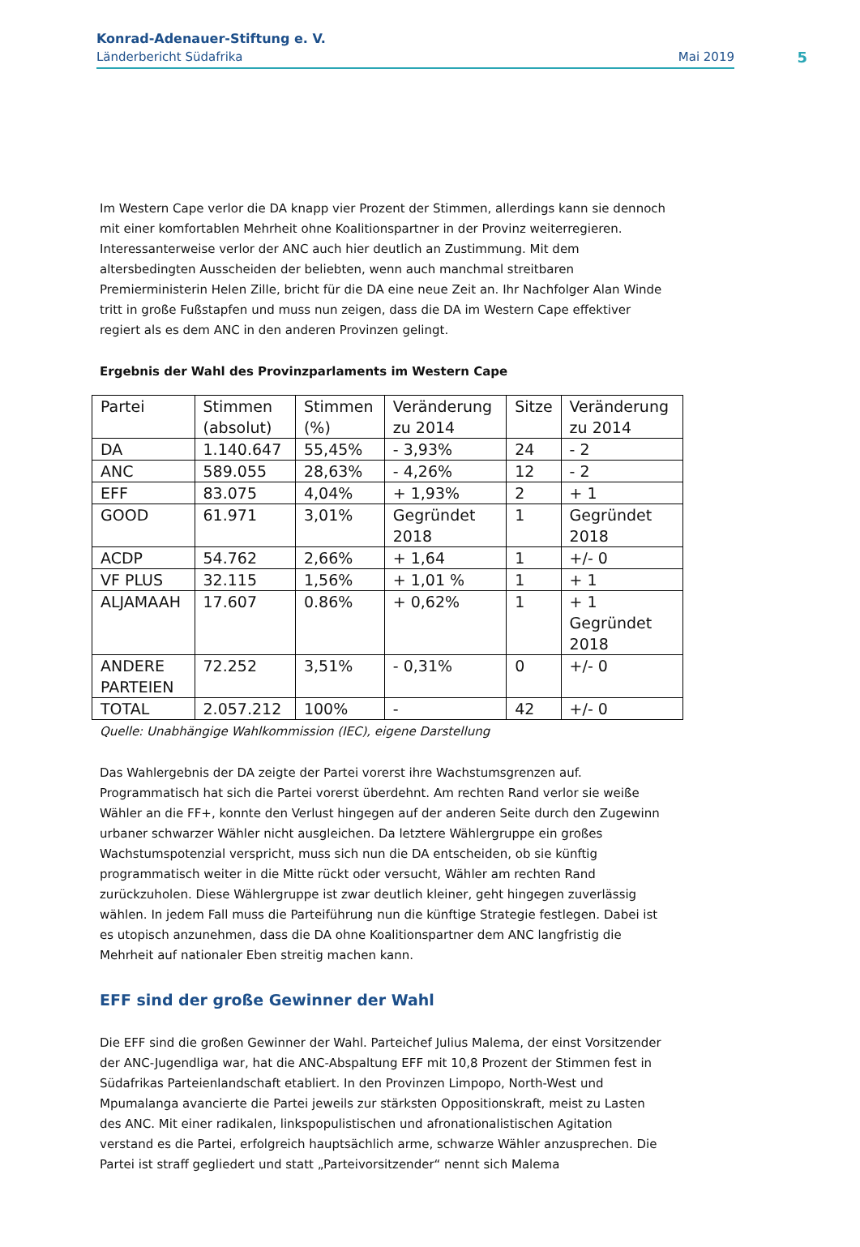Konrad-Adenauer-Stiftung e. V.
Länderbericht Südafrika Mai 2019
5
Im Western Cape verlor die DA knapp vier Prozent der Stimmen, allerdings kann sie dennoch mit einer komfortablen Mehrheit ohne Koalitionspartner in der Provinz weiterregieren. Interessanterweise verlor der ANC auch hier deutlich an Zustimmung. Mit dem altersbedingten Ausscheiden der beliebten, wenn auch manchmal streitbaren Premierministerin Helen Zille, bricht für die DA eine neue Zeit an. Ihr Nachfolger Alan Winde tritt in große Fußstapfen und muss nun zeigen, dass die DA im Western Cape effektiver regiert als es dem ANC in den anderen Provinzen gelingt.
Ergebnis der Wahl des Provinzparlaments im Western Cape
| Partei | Stimmen (absolut) | Stimmen (%) | Veränderung zu 2014 | Sitze | Veränderung zu 2014 |
| DA | 1.140.647 | 55,45% | - 3,93% | 24 | - 2 |
| ANC | 589.055 | 28,63% | - 4,26% | 12 | - 2 |
| EFF | 83.075 | 4,04% | + 1,93% | 2 | + 1 |
| GOOD | 61.971 | 3,01% | Gegründet 2018 | 1 | Gegründet 2018 |
| ACDP | 54.762 | 2,66% | + 1,64 | 1 | +/- 0 |
| VF PLUS | 32.115 | 1,56% | + 1,01 % | 1 | + 1 |
| ALJAMAAH | 17.607 | 0.86% | + 0,62% | 1 | + 1 Gegründet 2018 |
| ANDERE PARTEIEN | 72.252 | 3,51% | - 0,31% | 0 | +/- 0 |
| TOTAL | 2.057.212 | 100% | - | 42 | +/- 0 |
Quelle: Unabhängige Wahlkommission (IEC), eigene Darstellung
Das Wahlergebnis der DA zeigte der Partei vorerst ihre Wachstumsgrenzen auf. Programmatisch hat sich die Partei vorerst überdehnt. Am rechten Rand verlor sie weiße Wähler an die FF+, konnte den Verlust hingegen auf der anderen Seite durch den Zugewinn urbaner schwarzer Wähler nicht ausgleichen. Da letztere Wählergruppe ein großes Wachstumspotenzial verspricht, muss sich nun die DA entscheiden, ob sie künftig programmatisch weiter in die Mitte rückt oder versucht, Wähler am rechten Rand zurückzuholen. Diese Wählergruppe ist zwar deutlich kleiner, geht hingegen zuverlässig wählen. In jedem Fall muss die Parteiführung nun die künftige Strategie festlegen. Dabei ist es utopisch anzunehmen, dass die DA ohne Koalitionspartner dem ANC langfristig die Mehrheit auf nationaler Eben streitig machen kann.
EFF sind der große Gewinner der Wahl
Die EFF sind die großen Gewinner der Wahl. Parteichef Julius Malema, der einst Vorsitzender der ANC-Jugendliga war, hat die ANC-Abspaltung EFF mit 10,8 Prozent der Stimmen fest in Südafrikas Parteienlandschaft etabliert. In den Provinzen Limpopo, North-West und Mpumalanga avancierte die Partei jeweils zur stärksten Oppositionskraft, meist zu Lasten des ANC. Mit einer radikalen, linkspopulistischen und afronationalistischen Agitation verstand es die Partei, erfolgreich hauptsächlich arme, schwarze Wähler anzusprechen. Die Partei ist straff gegliedert und statt „Parteivorsitzender“ nennt sich Malema